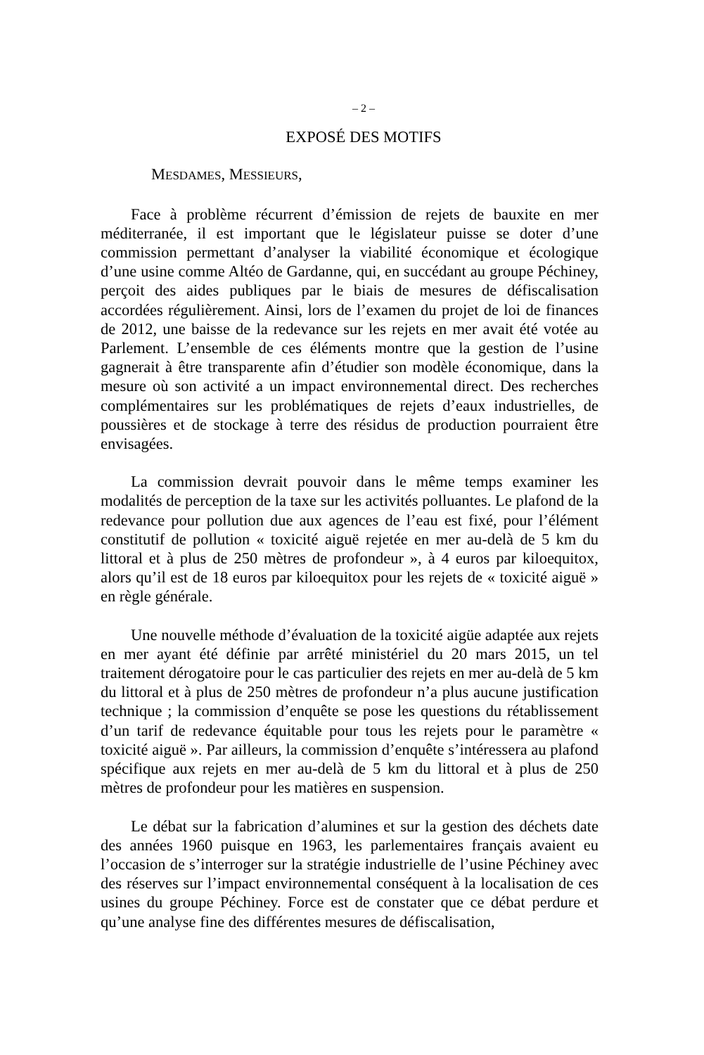– 2 –
EXPOSÉ DES MOTIFS
MESDAMES, MESSIEURS,
Face à problème récurrent d’émission de rejets de bauxite en mer méditerranée, il est important que le législateur puisse se doter d’une commission permettant d’analyser la viabilité économique et écologique d’une usine comme Altéo de Gardanne, qui, en succédant au groupe Péchiney, perçoit des aides publiques par le biais de mesures de défiscalisation accordées régulièrement. Ainsi, lors de l’examen du projet de loi de finances de 2012, une baisse de la redevance sur les rejets en mer avait été votée au Parlement. L’ensemble de ces éléments montre que la gestion de l’usine gagnerait à être transparente afin d’étudier son modèle économique, dans la mesure où son activité a un impact environnemental direct. Des recherches complémentaires sur les problématiques de rejets d’eaux industrielles, de poussières et de stockage à terre des résidus de production pourraient être envisagées.
La commission devrait pouvoir dans le même temps examiner les modalités de perception de la taxe sur les activités polluantes. Le plafond de la redevance pour pollution due aux agences de l’eau est fixé, pour l’élément constitutif de pollution « toxicité aiguë rejetée en mer au-delà de 5 km du littoral et à plus de 250 mètres de profondeur », à 4 euros par kiloequitox, alors qu’il est de 18 euros par kiloequitox pour les rejets de « toxicité aiguë » en règle générale.
Une nouvelle méthode d’évaluation de la toxicité aigüe adaptée aux rejets en mer ayant été définie par arrêté ministériel du 20 mars 2015, un tel traitement dérogatoire pour le cas particulier des rejets en mer au-delà de 5 km du littoral et à plus de 250 mètres de profondeur n’a plus aucune justification technique ; la commission d’enquête se pose les questions du rétablissement d’un tarif de redevance équitable pour tous les rejets pour le paramètre « toxicité aiguë ». Par ailleurs, la commission d’enquête s’intéressera au plafond spécifique aux rejets en mer au-delà de 5 km du littoral et à plus de 250 mètres de profondeur pour les matières en suspension.
Le débat sur la fabrication d’alumines et sur la gestion des déchets date des années 1960 puisque en 1963, les parlementaires français avaient eu l’occasion de s’interroger sur la stratégie industrielle de l’usine Péchiney avec des réserves sur l’impact environnemental conséquent à la localisation de ces usines du groupe Péchiney. Force est de constater que ce débat perdure et qu’une analyse fine des différentes mesures de défiscalisation,